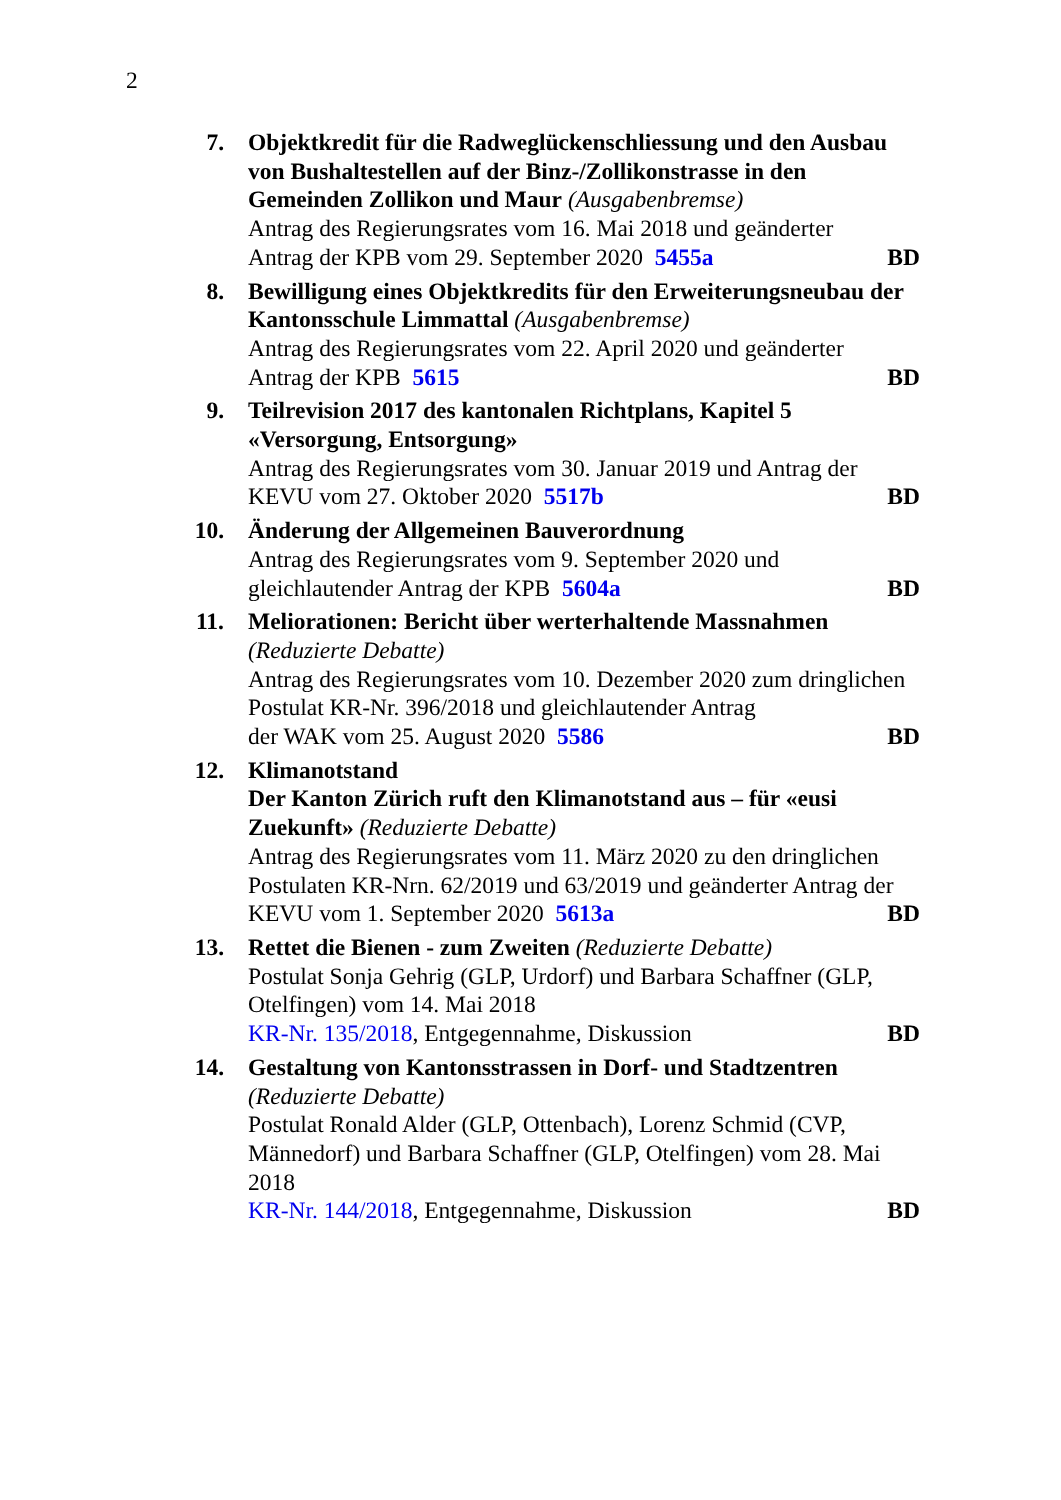2
7. Objektkredit für die Radweglückenschliessung und den Ausbau von Bushaltestellen auf der Binz-/Zollikonstrasse in den Gemeinden Zollikon und Maur (Ausgabenbremse)
Antrag des Regierungsrates vom 16. Mai 2018 und geänderter
Antrag der KPB vom 29. September 2020 5455a BD
8. Bewilligung eines Objektkredits für den Erweiterungsneubau der Kantonsschule Limmattal (Ausgabenbremse)
Antrag des Regierungsrates vom 22. April 2020 und geänderter
Antrag der KPB 5615 BD
9. Teilrevision 2017 des kantonalen Richtplans, Kapitel 5 «Versorgung, Entsorgung»
Antrag des Regierungsrates vom 30. Januar 2019 und Antrag der
KEVU vom 27. Oktober 2020 5517b BD
10. Änderung der Allgemeinen Bauverordnung
Antrag des Regierungsrates vom 9. September 2020 und
gleichlautender Antrag der KPB 5604a BD
11. Meliorationen: Bericht über werterhaltende Massnahmen
(Reduzierte Debatte)
Antrag des Regierungsrates vom 10. Dezember 2020 zum dringlichen Postulat KR-Nr. 396/2018 und gleichlautender Antrag
der WAK vom 25. August 2020 5586 BD
12. Klimanotstand
Der Kanton Zürich ruft den Klimanotstand aus – für «eusi Zuekunft» (Reduzierte Debatte)
Antrag des Regierungsrates vom 11. März 2020 zu den dringlichen Postulaten KR-Nrn. 62/2019 und 63/2019 und geänderter Antrag der
KEVU vom 1. September 2020 5613a BD
13. Rettet die Bienen - zum Zweiten (Reduzierte Debatte)
Postulat Sonja Gehrig (GLP, Urdorf) und Barbara Schaffner (GLP, Otelfingen) vom 14. Mai 2018
KR-Nr. 135/2018, Entgegennahme, Diskussion BD
14. Gestaltung von Kantonsstrassen in Dorf- und Stadtzentren
(Reduzierte Debatte)
Postulat Ronald Alder (GLP, Ottenbach), Lorenz Schmid (CVP, Männedorf) und Barbara Schaffner (GLP, Otelfingen) vom 28. Mai 2018
KR-Nr. 144/2018, Entgegennahme, Diskussion BD